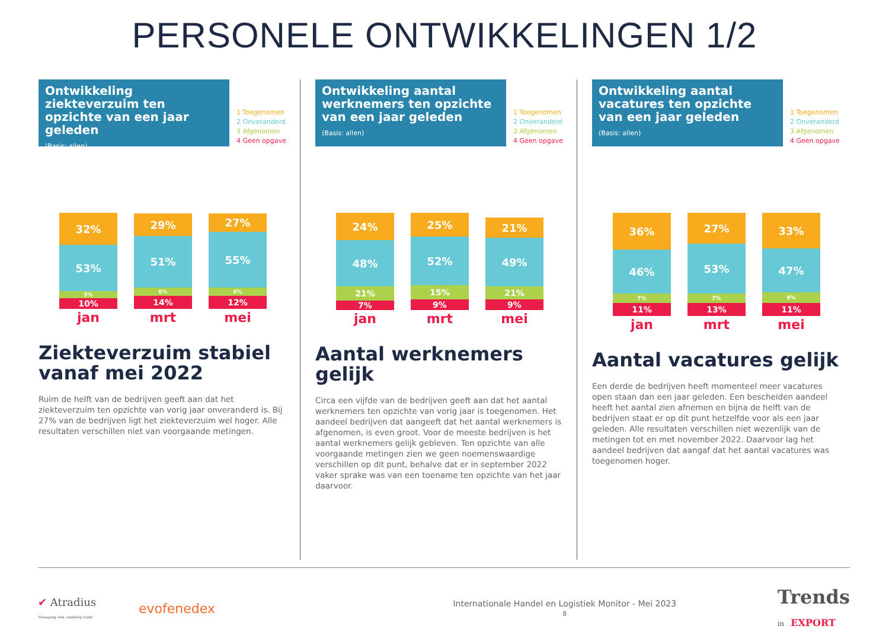PERSONELE ONTWIKKELINGEN 1/2
Ontwikkeling ziekteverzuim ten opzichte van een jaar geleden
(Basis: allen)
1 Toegenomen
2 Onveranderd
3 Afgenomen
4 Geen opgave
32%
53%
5%
10%
jan
29%
51%
6%
14%
mrt
27%
55%
6%
12%
mei
Ziekteverzuim stabiel vanaf mei 2022
Ruim de helft van de bedrijven geeft aan dat het ziekteverzuim ten opzichte van vorig jaar onveranderd is. Bij 27% van de bedrijven ligt het ziekteverzuim wel hoger. Alle resultaten verschillen niet van voorgaande metingen.
Ontwikkeling aantal werknemers ten opzichte van een jaar geleden
(Basis: allen)
1 Toegenomen
2 Onveranderd
3 Afgenomen
4 Geen opgave
24%
48%
21%
7%
jan
25%
52%
15%
9%
mrt
21%
49%
21%
9%
mei
Aantal werknemers gelijk
Circa een vijfde van de bedrijven geeft aan dat het aantal werknemers ten opzichte van vorig jaar is toegenomen. Het aandeel bedrijven dat aangeeft dat het aantal werknemers is afgenomen, is even groot. Voor de meeste bedrijven is het aantal werknemers gelijk gebleven. Ten opzichte van alle voorgaande metingen zien we geen noemenswaardige verschillen op dit punt, behalve dat er in september 2022 vaker sprake was van een toename ten opzichte van het jaar daarvoor.
Ontwikkeling aantal vacatures ten opzichte van een jaar geleden
(Basis: allen)
1 Toegenomen
2 Onveranderd
3 Afgenomen
4 Geen opgave
36%
46%
7%
11%
jan
27%
53%
7%
13%
mrt
33%
47%
9%
11%
mei
Aantal vacatures gelijk
Een derde de bedrijven heeft momenteel meer vacatures open staan dan een jaar geleden. Een bescheiden aandeel heeft het aantal zien afnemen en bijna de helft van de bedrijven staat er op dit punt hetzelfde voor als een jaar geleden. Alle resultaten verschillen niet wezenlijk van de metingen tot en met november 2022. Daarvoor lag het aandeel bedrijven dat aangaf dat het aantal vacatures was toegenomen hoger.
✔ Atradius
Managing risk, enabling trade
evofenedex
Internationale Handel en Logistiek Monitor - Mei 2023
8
Trends
in EXPORT